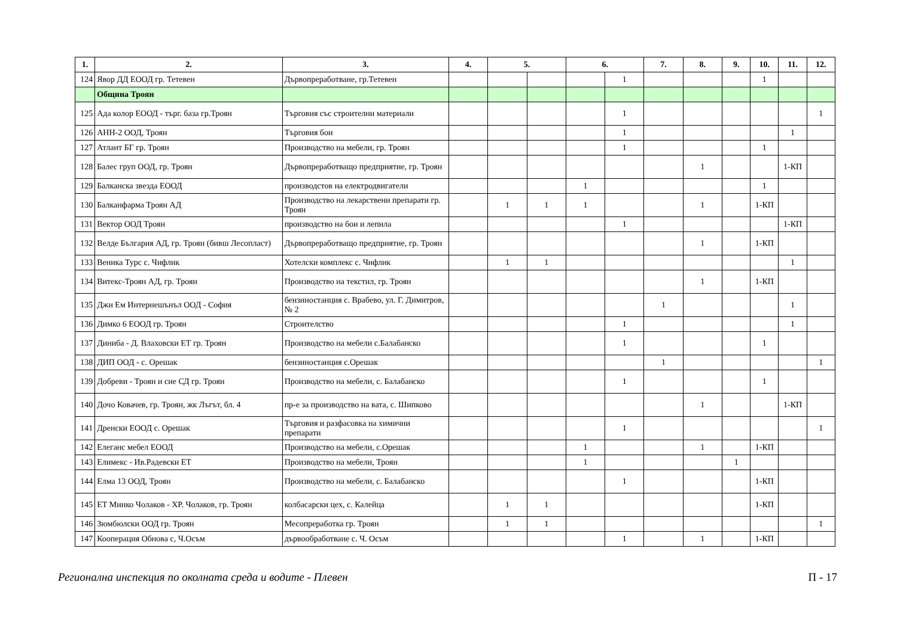| 1. | 2. | 3. | 4. | 5. | | 6. | | 7. | 8. | 9. | 10. | 11. | 12. |
| --- | --- | --- | --- | --- | --- | --- | --- | --- | --- | --- | --- | --- | --- |
| 124 | Явор ДД ЕООД гр. Тетевен | Дървопреработване, гр.Тетевен | | | | | 1 | | | | 1 | | |
| | Община Троян | | | | | | | | | | | | |
| 125 | Ада колор ЕООД - търг. база гр.Троян | Търговия със строителни материали | | | | | 1 | | | | | | 1 |
| 126 | АНН-2 ООД, Троян | Търговия бои | | | | | 1 | | | | | 1 | |
| 127 | Атлант БГ гр. Троян | Производство на мебели, гр. Троян | | | | | 1 | | | | 1 | | |
| 128 | Балес груп ООД, гр. Троян | Дървопреработващо предприятие, гр. Троян | | | | | | | 1 | | | 1-КП | |
| 129 | Балканска звезда ЕООД | производстов на електродвигатели | | | | 1 | | | | | 1 | | |
| 130 | Балканфарма Троян АД | Производство на лекарствени препарати гр. Троян | | 1 | 1 | 1 | | | 1 | | 1-КП | | |
| 131 | Вектор ООД Троян | производство на бои и лепила | | | | | 1 | | | | | 1-КП | |
| 132 | Велде България АД, гр. Троян (бивш Лесопласт) | Дървопреработващо предприятие, гр. Троян | | | | | | | 1 | | 1-КП | | |
| 133 | Веника Турс с. Чифлик | Хотелски комплекс с. Чифлик | | 1 | 1 | | | | | | | 1 | |
| 134 | Витекс-Троян АД, гр. Троян | Производство на текстил, гр. Троян | | | | | | | 1 | | 1-КП | | |
| 135 | Джи Ем Интернешънъл ООД - София | бензиностанция с. Врабево, ул. Г. Димитров, № 2 | | | | | | 1 | | | | 1 | |
| 136 | Димко 6 ЕООД гр. Троян | Строителство | | | | | 1 | | | | | 1 | |
| 137 | Диниба - Д. Влаховски ЕТ гр. Троян | Производство на мебели с.Балабанско | | | | | 1 | | | | 1 | | |
| 138 | ДИП ООД - с. Орешак | бензиностанция с.Орешак | | | | | | 1 | | | | | 1 |
| 139 | Добреви - Троян и сие СД гр. Троян | Производство на мебели, с. Балабанско | | | | | 1 | | | | 1 | | |
| 140 | Дочо Ковачев, гр. Троян, жк Лъгът, бл. 4 | пр-е за производство на вата, с. Шипково | | | | | | | 1 | | | 1-КП | |
| 141 | Дренски ЕООД с. Орешак | Търговия и разфасовка на химични препарати | | | | | 1 | | | | | | 1 |
| 142 | Елеганс мебел ЕООД | Производство на мебели, с.Орешак | | | | 1 | | | 1 | | 1-КП | | |
| 143 | Елимекс - Ив.Радевски ЕТ | Производство на мебели, Троян | | | | 1 | | | | 1 | | | |
| 144 | Елма 13 ООД, Троян | Производство на мебели, с. Балабанско | | | | | 1 | | | | 1-КП | | |
| 145 | ЕТ Минко Чолаков - ХР. Чолаков, гр. Троян | колбасарски цех, с. Калейца | | 1 | 1 | | | | | | 1-КП | | |
| 146 | Зюмбюлски ООД гр. Троян | Месопреработка гр. Троян | | 1 | 1 | | | | | | | | 1 |
| 147 | Кооперация Обнова с, Ч.Осъм | дървообработване с. Ч. Осъм | | | | | 1 | | 1 | | 1-КП | | |
Регионална инспекция по околната среда и водите - Плевен П - 17